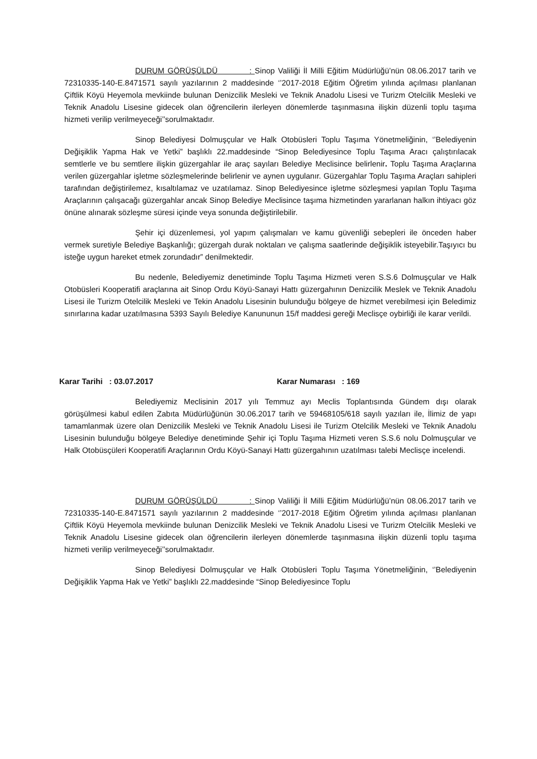DURUM GÖRÜŞÜLDÜ : Sinop Valiliği İl Milli Eğitim Müdürlüğü’nün 08.06.2017 tarih ve 72310335-140-E.8471571 sayılı yazılarının 2 maddesinde ‘’2017-2018 Eğitim Öğretim yılında açılması planlanan Çiftlik Köyü Heyemola mevkiinde bulunan Denizcilik Mesleki ve Teknik Anadolu Lisesi ve Turizm Otelcilik Mesleki ve Teknik Anadolu Lisesine gidecek olan öğrencilerin ilerleyen dönemlerde taşınmasına ilişkin düzenli toplu taşıma hizmeti verilip verilmeyeceği’’sorulmaktadır.
Sinop Belediyesi Dolmuşçular ve Halk Otobüsleri Toplu Taşıma Yönetmeliğinin, ‘’Belediyenin Değişiklik Yapma Hak ve Yetki” başlıklı 22.maddesinde “Sinop Belediyesince Toplu Taşıma Aracı çalıştırılacak semtlerle ve bu semtlere ilişkin güzergahlar ile araç sayıları Belediye Meclisince belirlenir. Toplu Taşıma Araçlarına verilen güzergahlar işletme sözleşmelerinde belirlenir ve aynen uygulanır. Güzergahlar Toplu Taşıma Araçları sahipleri tarafından değiştirilemez, kısaltılamaz ve uzatılamaz. Sinop Belediyesince işletme sözleşmesi yapılan Toplu Taşıma Araçlarının çalışacağı güzergahlar ancak Sinop Belediye Meclisince taşıma hizmetinden yararlanan halkın ihtiyacı göz önüne alınarak sözleşme süresi içinde veya sonunda değiştirilebilir.
Şehir içi düzenlemesi, yol yapım çalışmaları ve kamu güvenliği sebepleri ile önceden haber vermek suretiyle Belediye Başkanlığı; güzergah durak noktaları ve çalışma saatlerinde değişiklik isteyebilir.Taşıyıcı bu isteğe uygun hareket etmek zorundadır” denilmektedir.
Bu nedenle, Belediyemiz denetiminde Toplu Taşıma Hizmeti veren S.S.6 Dolmuşçular ve Halk Otobüsleri Kooperatifi araçlarına ait Sinop Ordu Köyü-Sanayi Hattı güzergahının Denizcilik Meslek ve Teknik Anadolu Lisesi ile Turizm Otelcilik Mesleki ve Tekin Anadolu Lisesinin bulunduğu bölgeye de hizmet verebilmesi için Beledimiz sınırlarına kadar uzatılmasına 5393 Sayılı Belediye Kanununun 15/f maddesi gereği Meclisçe oybirliği ile karar verildi.
Karar Tarihi : 03.07.2017 Karar Numarası : 169
Belediyemiz Meclisinin 2017 yılı Temmuz ayı Meclis Toplantısında Gündem dışı olarak görüşülmesi kabul edilen Zabıta Müdürlüğünün 30.06.2017 tarih ve 59468105/618 sayılı yazıları ile, İlimiz de yapı tamamlanmak üzere olan Denizcilik Mesleki ve Teknik Anadolu Lisesi ile Turizm Otelcilik Mesleki ve Teknik Anadolu Lisesinin bulunduğu bölgeye Belediye denetiminde Şehir içi Toplu Taşıma Hizmeti veren S.S.6 nolu Dolmuşçular ve Halk Otobüsçüleri Kooperatifi Araçlarının Ordu Köyü-Sanayi Hattı güzergahının uzatılması talebi Meclisçe incelendi.
DURUM GÖRÜŞÜLDÜ : Sinop Valiliği İl Milli Eğitim Müdürlüğü’nün 08.06.2017 tarih ve 72310335-140-E.8471571 sayılı yazılarının 2 maddesinde ‘’2017-2018 Eğitim Öğretim yılında açılması planlanan Çiftlik Köyü Heyemola mevkiinde bulunan Denizcilik Mesleki ve Teknik Anadolu Lisesi ve Turizm Otelcilik Mesleki ve Teknik Anadolu Lisesine gidecek olan öğrencilerin ilerleyen dönemlerde taşınmasına ilişkin düzenli toplu taşıma hizmeti verilip verilmeyeceği’’sorulmaktadır.
Sinop Belediyesi Dolmuşçular ve Halk Otobüsleri Toplu Taşıma Yönetmeliğinin, ‘’Belediyenin Değişiklik Yapma Hak ve Yetki” başlıklı 22.maddesinde “Sinop Belediyesince Toplu